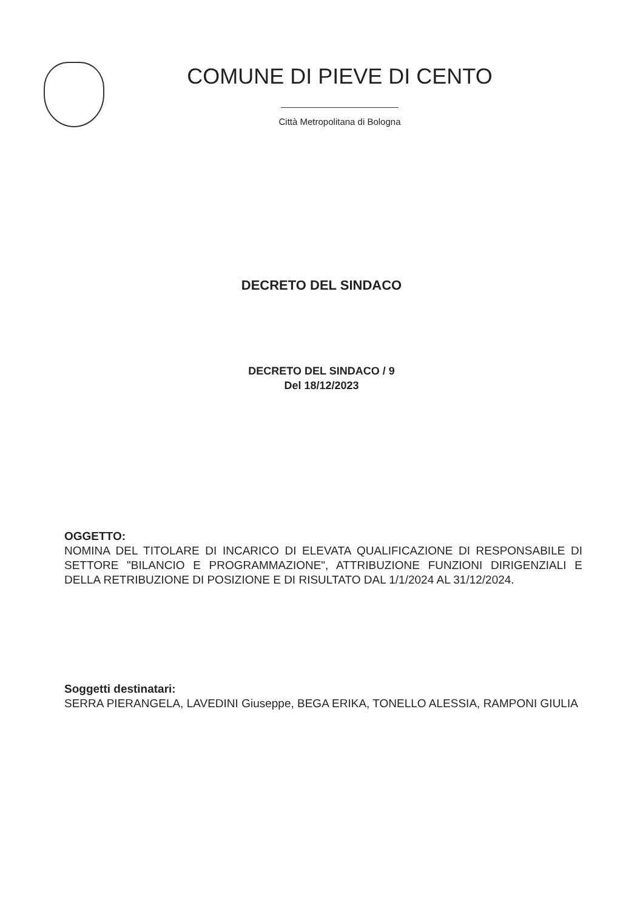COMUNE DI PIEVE DI CENTO
Città Metropolitana di Bologna
DECRETO DEL SINDACO
DECRETO DEL SINDACO / 9
Del 18/12/2023
OGGETTO:
NOMINA DEL TITOLARE DI INCARICO DI ELEVATA QUALIFICAZIONE DI RESPONSABILE DI SETTORE "BILANCIO E PROGRAMMAZIONE", ATTRIBUZIONE FUNZIONI DIRIGENZIALI E DELLA RETRIBUZIONE DI POSIZIONE E DI RISULTATO DAL 1/1/2024 AL 31/12/2024.
Soggetti destinatari:
SERRA PIERANGELA, LAVEDINI Giuseppe, BEGA ERIKA, TONELLO ALESSIA, RAMPONI GIULIA